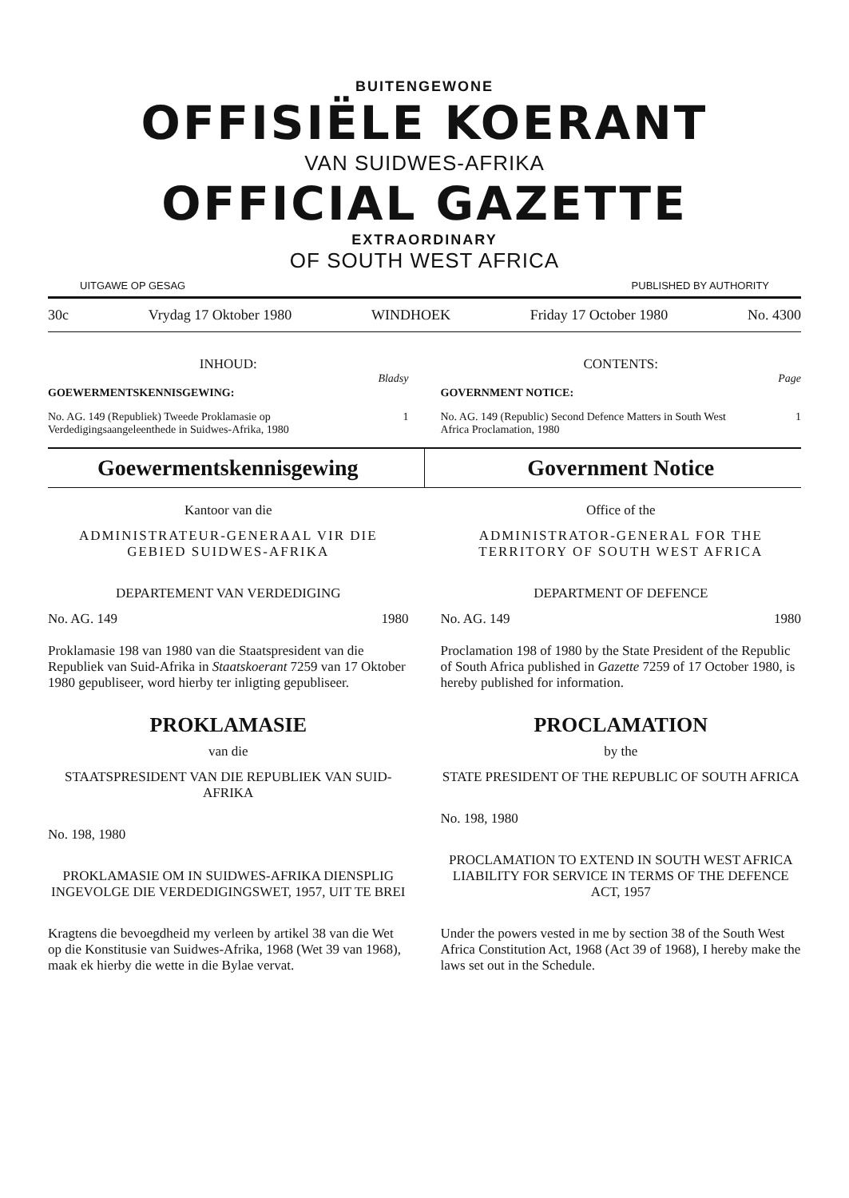BUITENGEWONE
OFFISIËLE KOERANT
VAN SUIDWES-AFRIKA
OFFICIAL GAZETTE
EXTRAORDINARY
OF SOUTH WEST AFRICA
UITGAWE OP GESAG PUBLISHED BY AUTHORITY
30c Vrydag 17 Oktober 1980 WINDHOEK Friday 17 October 1980 No. 4300
INHOUD:
Bladsy
GOEWERMENTSKENNISGEWING:
No. AG. 149 (Republiek) Tweede Proklamasie op Verdedigingsaangeleenthede in Suidwes-Afrika, 1980 1
CONTENTS:
Page
GOVERNMENT NOTICE:
No. AG. 149 (Republic) Second Defence Matters in South West Africa Proclamation, 1980 1
Goewermentskennisgewing Government Notice
Kantoor van die
ADMINISTRATEUR-GENERAAL VIR DIE GEBIED SUIDWES-AFRIKA
DEPARTEMENT VAN VERDEDIGING
No. AG. 149 1980
Proklamasie 198 van 1980 van die Staatspresident van die Republiek van Suid-Afrika in Staatskoerant 7259 van 17 Oktober 1980 gepubliseer, word hierby ter inligting gepubliseer.
PROKLAMASIE
van die
STAATSPRESIDENT VAN DIE REPUBLIEK VAN SUID-AFRIKA
No. 198, 1980
PROKLAMASIE OM IN SUIDWES-AFRIKA DIENSPLIG INGEVOLGE DIE VERDEDIGINGSWET, 1957, UIT TE BREI
Kragtens die bevoegdheid my verleen by artikel 38 van die Wet op die Konstitusie van Suidwes-Afrika, 1968 (Wet 39 van 1968), maak ek hierby die wette in die Bylae vervat.
Office of the
ADMINISTRATOR-GENERAL FOR THE TERRITORY OF SOUTH WEST AFRICA
DEPARTMENT OF DEFENCE
No. AG. 149 1980
Proclamation 198 of 1980 by the State President of the Republic of South Africa published in Gazette 7259 of 17 October 1980, is hereby published for information.
PROCLAMATION
by the
STATE PRESIDENT OF THE REPUBLIC OF SOUTH AFRICA
No. 198, 1980
PROCLAMATION TO EXTEND IN SOUTH WEST AFRICA LIABILITY FOR SERVICE IN TERMS OF THE DEFENCE ACT, 1957
Under the powers vested in me by section 38 of the South West Africa Constitution Act, 1968 (Act 39 of 1968), I hereby make the laws set out in the Schedule.